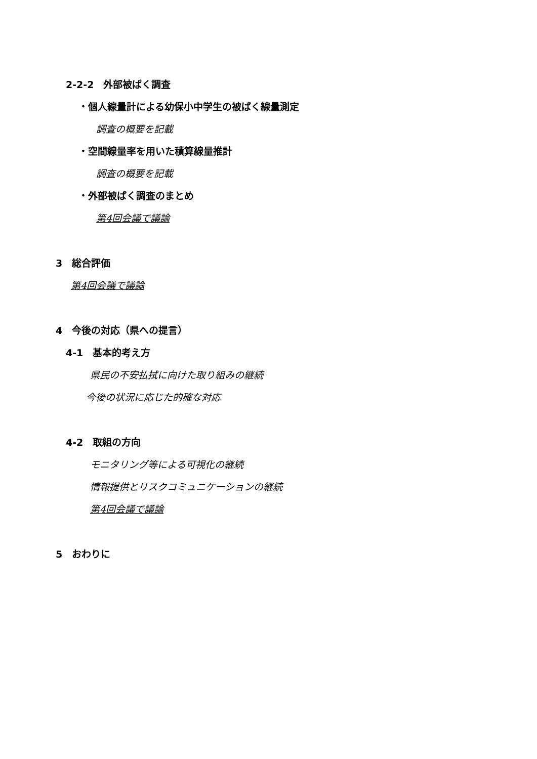2-2-2　外部被ばく調査
・個人線量計による幼保小中学生の被ばく線量測定
調査の概要を記載
・空間線量率を用いた積算線量推計
調査の概要を記載
・外部被ばく調査のまとめ
第4回会議で議論
3　総合評価
第4回会議で議論
4　今後の対応（県への提言）
4-1　基本的考え方
県民の不安払拭に向けた取り組みの継続
今後の状況に応じた的確な対応
4-2　取組の方向
モニタリング等による可視化の継続
情報提供とリスクコミュニケーションの継続
第4回会議で議論
5　おわりに